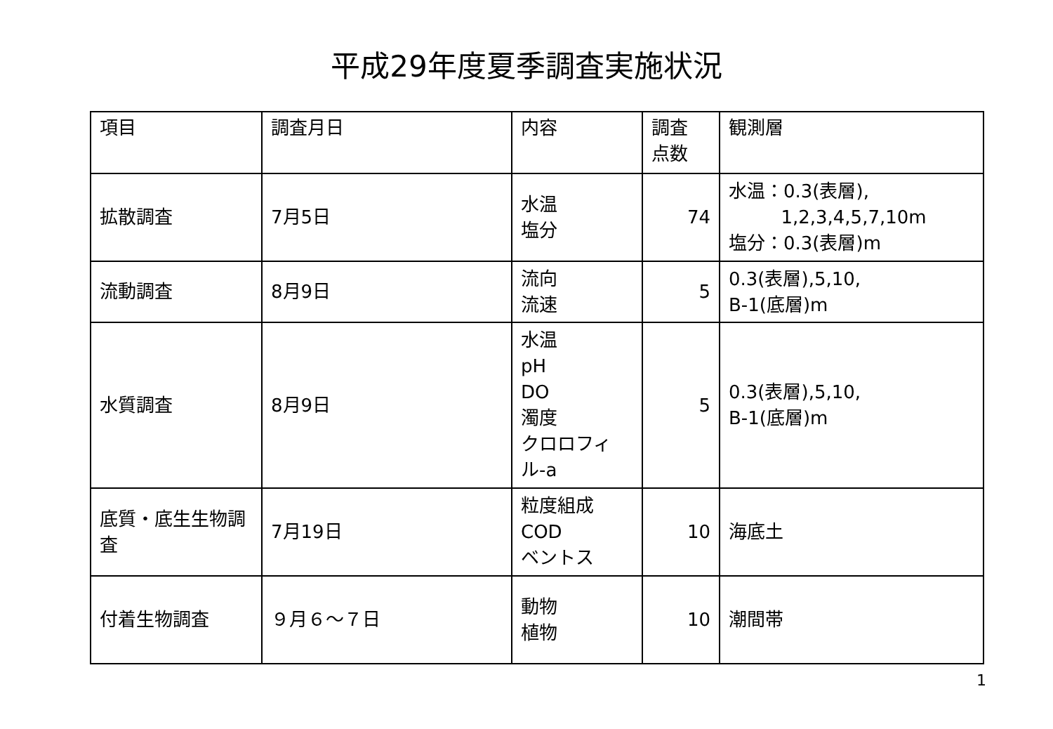平成29年度夏季調査実施状況
| 項目 | 調査月日 | 内容 | 調査 点数 | 観測層 |
| 拡散調査 | 7月5日 | 水温 塩分 | 74 | 水温：0.3(表層), 1,2,3,4,5,7,10m 塩分：0.3(表層)m |
| 流動調査 | 8月9日 | 流向 流速 | 5 | 0.3(表層),5,10, B-1(底層)m |
| 水質調査 | 8月9日 | 水温 pH DO 濁度 クロロフィル-a | 5 | 0.3(表層),5,10, B-1(底層)m |
| 底質・底生生物調査 | 7月19日 | 粒度組成 COD ベントス | 10 | 海底土 |
| 付着生物調査 | ９月６～７日 | 動物 植物 | 10 | 潮間帯 |
1